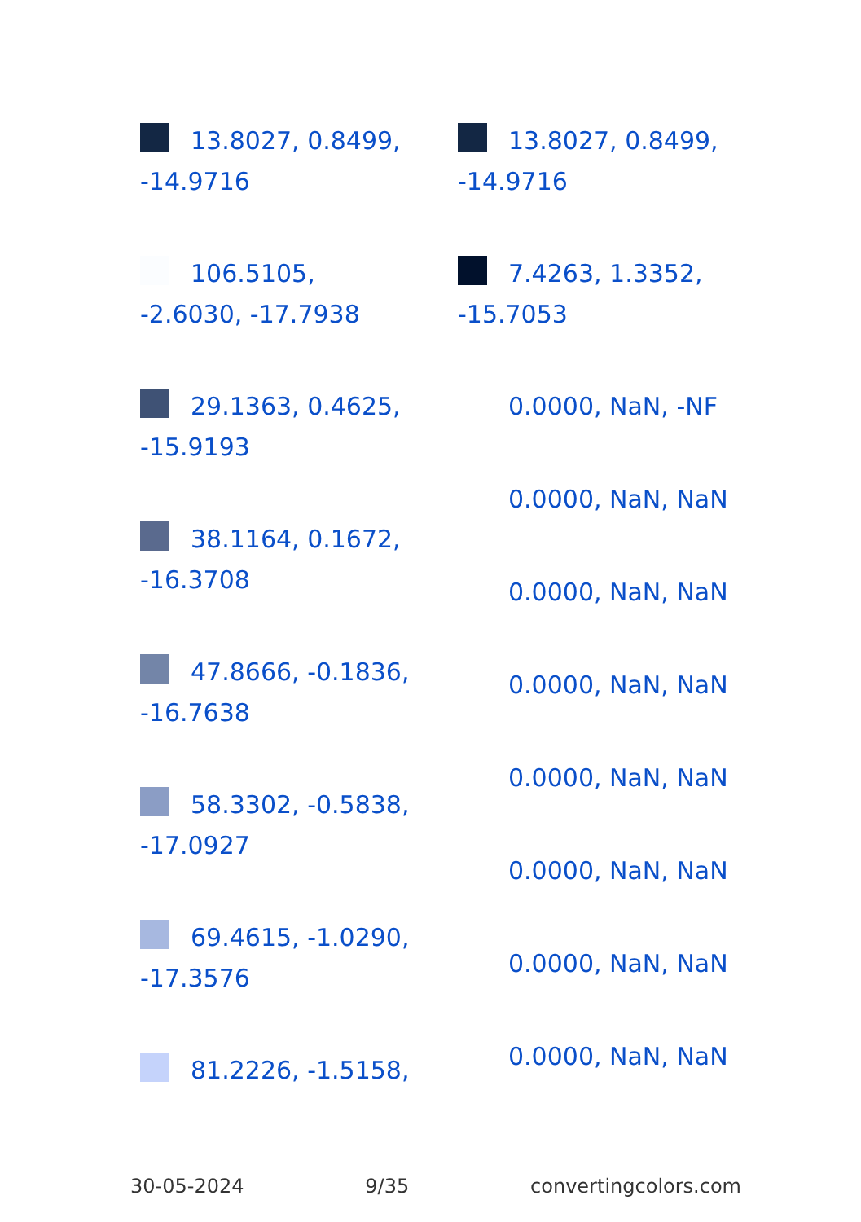13.8027, 0.8499, -14.9716
106.5105, -2.6030, -17.7938
29.1363, 0.4625, -15.9193
38.1164, 0.1672, -16.3708
47.8666, -0.1836, -16.7638
58.3302, -0.5838, -17.0927
69.4615, -1.0290, -17.3576
81.2226, -1.5158,
13.8027, 0.8499, -14.9716
7.4263, 1.3352, -15.7053
0.0000, NaN, -NF
0.0000, NaN, NaN
0.0000, NaN, NaN
0.0000, NaN, NaN
0.0000, NaN, NaN
0.0000, NaN, NaN
0.0000, NaN, NaN
0.0000, NaN, NaN
30-05-2024 9/35 convertingcolors.com